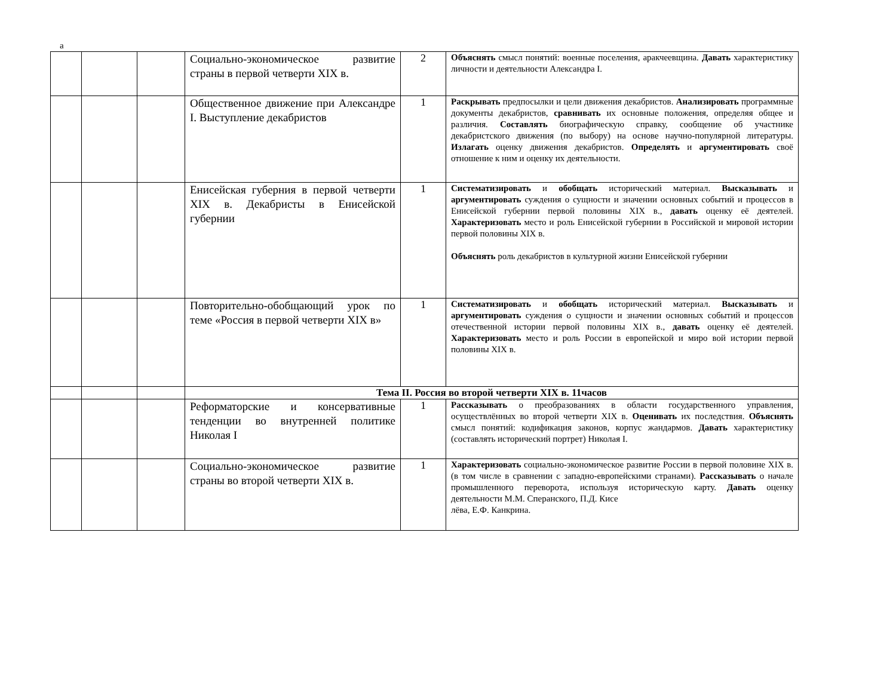а
| | | | Социально-экономическое развитие страны в первой четверти XIX в. | 2 | Объяснять смысл понятий: военные поселения, аракчеевщина. Давать характеристику личности и деятельности Александра I. |
| | | | Общественное движение при Александре I. Выступление декабристов | 1 | Раскрывать предпосылки и цели движения декабристов. Анализировать программные документы декабристов, сравнивать их основные положения, определяя общее и различия. Составлять биографическую справку, сообщение об участнике декабристского движения (по выбору) на основе научно-популярной литературы. Излагать оценку движения декабристов. Определять и аргументировать своё отношение к ним и оценку их деятельности. |
| | | | Енисейская губерния в первой четверти XIX в. Декабристы в Енисейской губернии | 1 | Систематизировать и обобщать исторический материал. Высказывать и аргументировать суждения о сущности и значении основных событий и процессов в Енисейской губернии первой половины XIX в., давать оценку её деятелей. Характеризовать место и роль Енисейской губернии в Российской и мировой истории первой половины XIX в. Объяснять роль декабристов в культурной жизни Енисейской губернии |
| | | | Повторительно-обобщающий урок по теме «Россия в первой четверти XIX в» | 1 | Систематизировать и обобщать исторический материал. Высказывать и аргументировать суждения о сущности и значении основных событий и процессов отечественной истории первой половины XIX в., давать оценку её деятелей. Характеризовать место и роль России в европейской и миро вой истории первой половины XIX в. |
| | | | Тема II. Россия во второй четверти XIX в. 11часов | | |
| | | | Реформаторские и консервативные тенденции во внутренней политике Николая I | 1 | Рассказывать о преобразованиях в области государственного управления, осуществлённых во второй четверти XIX в. Оценивать их последствия. Объяснять смысл понятий: кодификация законов, корпус жандармов. Давать характеристику (составлять исторический портрет) Николая I. |
| | | | Социально-экономическое развитие страны во второй четверти XIX в. | 1 | Характеризовать социально-экономическое развитие России в первой половине XIX в. (в том числе в сравнении с западно-европейскими странами). Рассказывать о начале промышленного переворота, используя историческую карту. Давать оценку деятельности М.М. Сперанского, П.Д. Кисе лёва, Е.Ф. Канкрина. |